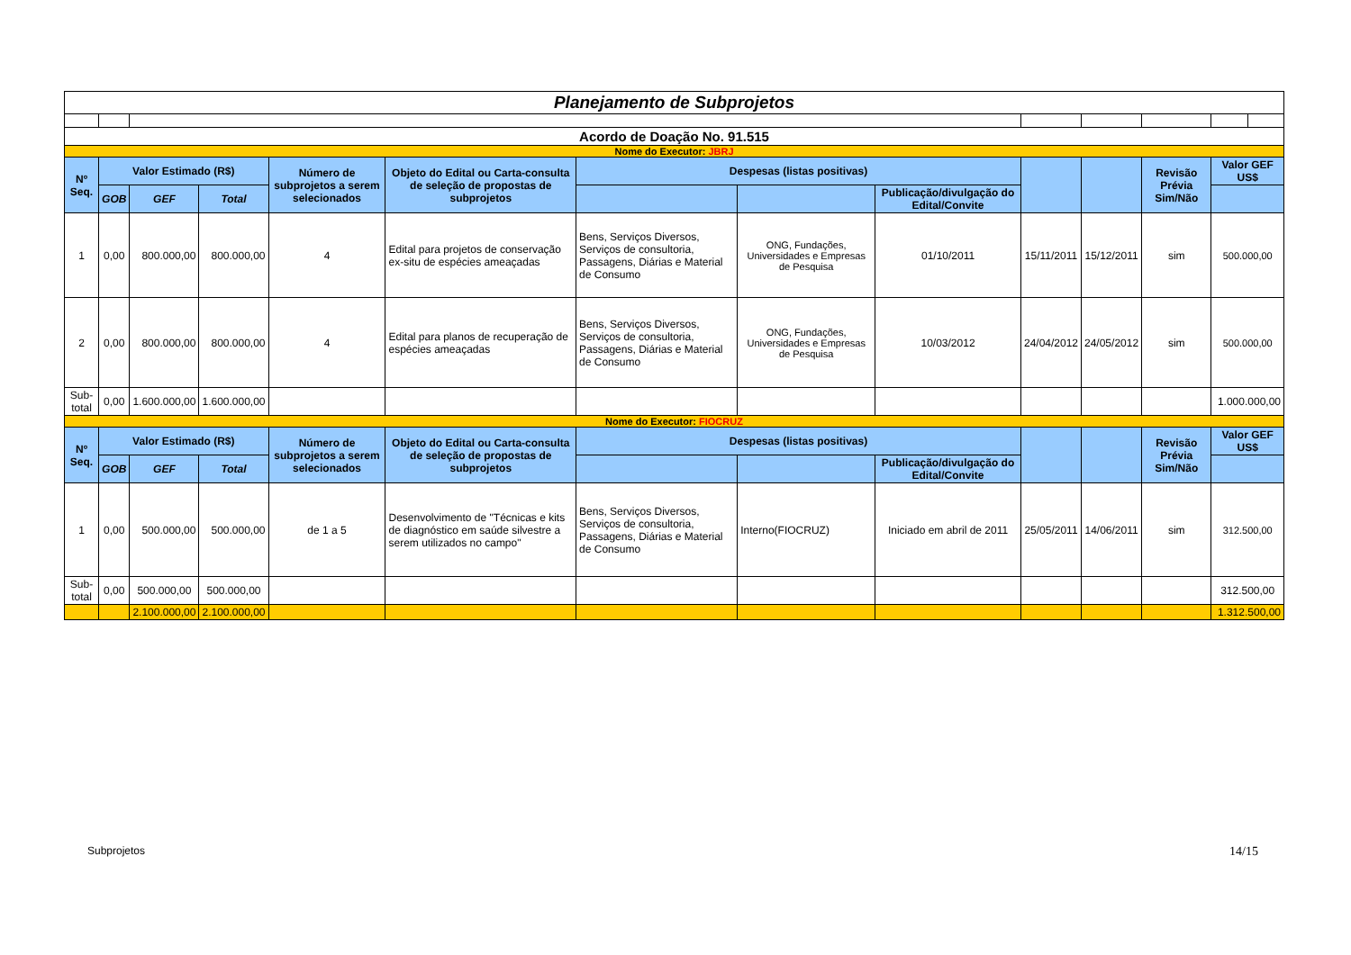| Planejamento de Subprojetos | | | | | | | | | | | | | |
| Acordo de Doação No. 91.515 | | | | | | | | | | | | | |
| Nome do Executor: JBRJ | | | | | | | | | | | | | |
| Nº Seq. | Valor Estimado (R$) | | | Número de subprojetos a serem selecionados | Objeto do Edital ou Carta-consulta de seleção de propostas de subprojetos | Despesas (listas positivas) | | | | | Revisão Prévia Sim/Não | Valor GEF US$ | |
| | GOB | GEF | Total | | | | | Publicação/divulgação do Edital/Convite | | | | | |
| 1 | 0,00 | 800.000,00 | 800.000,00 | 4 | Edital para projetos de conservação ex-situ de espécies ameaçadas | Bens, Serviços Diversos, Serviços de consultoria, Passagens, Diárias e Material de Consumo | ONG, Fundações, Universidades e Empresas de Pesquisa | 01/10/2011 | 15/11/2011 | 15/12/2011 | sim | 500.000,00 | |
| 2 | 0,00 | 800.000,00 | 800.000,00 | 4 | Edital para planos de recuperação de espécies ameaçadas | Bens, Serviços Diversos, Serviços de consultoria, Passagens, Diárias e Material de Consumo | ONG, Fundações, Universidades e Empresas de Pesquisa | 10/03/2012 | 24/04/2012 | 24/05/2012 | sim | 500.000,00 | |
| Sub-total | 0,00 | 1.600.000,00 | 1.600.000,00 | | | | | | | | | 1.000.000,00 | |
| Nome do Executor: FIOCRUZ | | | | | | | | | | | | | |
| Nº Seq. | Valor Estimado (R$) | | | Número de subprojetos a serem selecionados | Objeto do Edital ou Carta-consulta de seleção de propostas de subprojetos | Despesas (listas positivas) | | | | | Revisão Prévia Sim/Não | Valor GEF US$ | |
| | GOB | GEF | Total | | | | | Publicação/divulgação do Edital/Convite | | | | | |
| 1 | 0,00 | 500.000,00 | 500.000,00 | de 1 a 5 | Desenvolvimento de "Técnicas e kits de diagnóstico em saúde silvestre a serem utilizados no campo" | Bens, Serviços Diversos, Serviços de consultoria, Passagens, Diárias e Material de Consumo | Interno(FIOCRUZ) | Iniciado em abril de 2011 | 25/05/2011 | 14/06/2011 | sim | 312.500,00 | |
| Sub-total | 0,00 | 500.000,00 | 500.000,00 | | | | | | | | | 312.500,00 | |
| | | 2.100.000,00 | 2.100.000,00 | | | | | | | | | 1.312.500,00 | |
Subprojetos 14/15